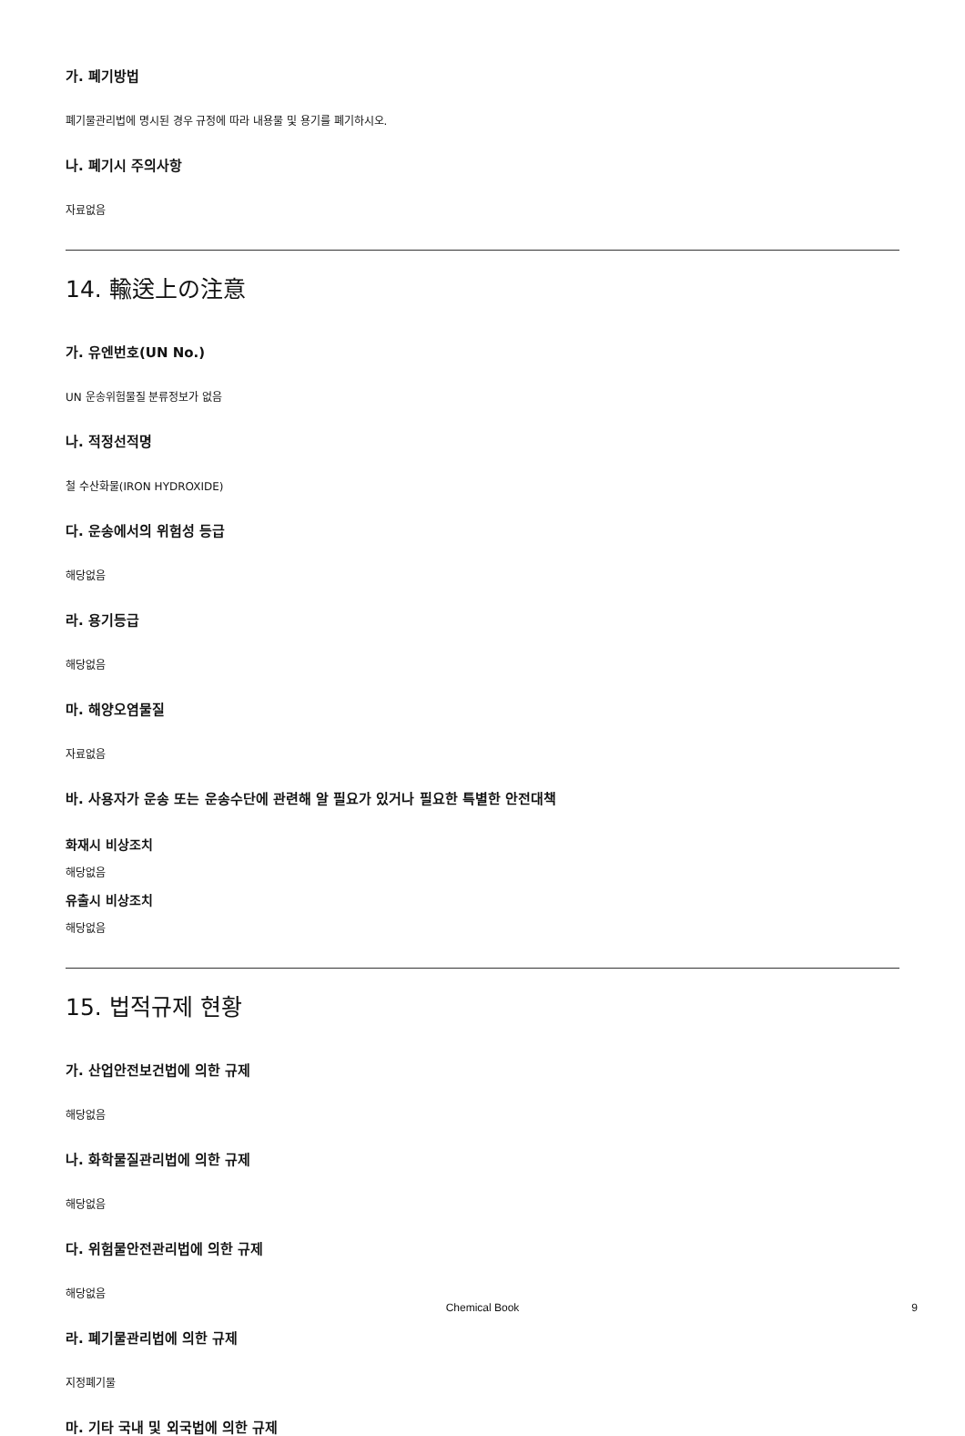가. 폐기방법
폐기물관리법에 명시된 경우 규정에 따라 내용물 및 용기를 폐기하시오.
나. 폐기시 주의사항
자료없음
14. 輸送上の注意
가. 유엔번호(UN No.)
UN 운송위험물질 분류정보가 없음
나. 적정선적명
철 수산화물(IRON HYDROXIDE)
다. 운송에서의 위험성 등급
해당없음
라. 용기등급
해당없음
마. 해양오염물질
자료없음
바. 사용자가 운송 또는 운송수단에 관련해 알 필요가 있거나 필요한 특별한 안전대책
화재시 비상조치
해당없음
유출시 비상조치
해당없음
15. 법적규제 현황
가. 산업안전보건법에 의한 규제
해당없음
나. 화학물질관리법에 의한 규제
해당없음
다. 위험물안전관리법에 의한 규제
해당없음
라. 폐기물관리법에 의한 규제
지정폐기물
마. 기타 국내 및 외국법에 의한 규제
Chemical Book
9